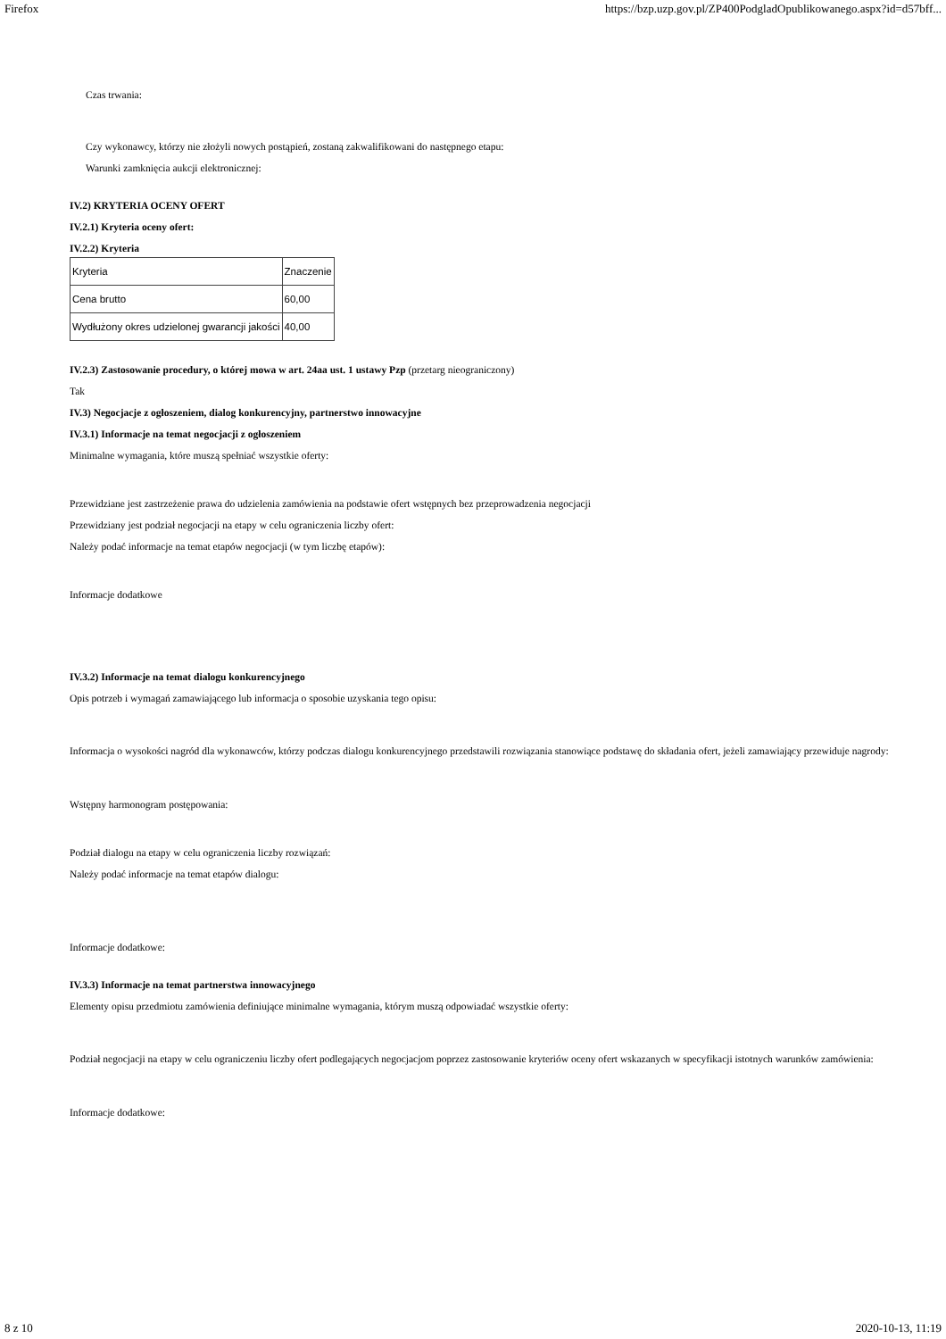Firefox https://bzp.uzp.gov.pl/ZP400PodgladOpublikowanego.aspx?id=d57bff...
Czas trwania:
Czy wykonawcy, którzy nie złożyli nowych postąpień, zostaną zakwalifikowani do następnego etapu:
Warunki zamknięcia aukcji elektronicznej:
IV.2) KRYTERIA OCENY OFERT
IV.2.1) Kryteria oceny ofert:
IV.2.2) Kryteria
| Kryteria | Znaczenie |
| Cena brutto | 60,00 |
| Wydłużony okres udzielonej gwarancji jakości | 40,00 |
IV.2.3) Zastosowanie procedury, o której mowa w art. 24aa ust. 1 ustawy Pzp (przetarg nieograniczony)
Tak
IV.3) Negocjacje z ogłoszeniem, dialog konkurencyjny, partnerstwo innowacyjne
IV.3.1) Informacje na temat negocjacji z ogłoszeniem
Minimalne wymagania, które muszą spełniać wszystkie oferty:
Przewidziane jest zastrzeżenie prawa do udzielenia zamówienia na podstawie ofert wstępnych bez przeprowadzenia negocjacji
Przewidziany jest podział negocjacji na etapy w celu ograniczenia liczby ofert:
Należy podać informacje na temat etapów negocjacji (w tym liczbę etapów):
Informacje dodatkowe
IV.3.2) Informacje na temat dialogu konkurencyjnego
Opis potrzeb i wymagań zamawiającego lub informacja o sposobie uzyskania tego opisu:
Informacja o wysokości nagród dla wykonawców, którzy podczas dialogu konkurencyjnego przedstawili rozwiązania stanowiące podstawę do składania ofert, jeżeli zamawiający przewiduje nagrody:
Wstępny harmonogram postępowania:
Podział dialogu na etapy w celu ograniczenia liczby rozwiązań:
Należy podać informacje na temat etapów dialogu:
Informacje dodatkowe:
IV.3.3) Informacje na temat partnerstwa innowacyjnego
Elementy opisu przedmiotu zamówienia definiujące minimalne wymagania, którym muszą odpowiadać wszystkie oferty:
Podział negocjacji na etapy w celu ograniczeniu liczby ofert podlegających negocjacjom poprzez zastosowanie kryteriów oceny ofert wskazanych w specyfikacji istotnych warunków zamówienia:
Informacje dodatkowe:
8 z 10 2020-10-13, 11:19